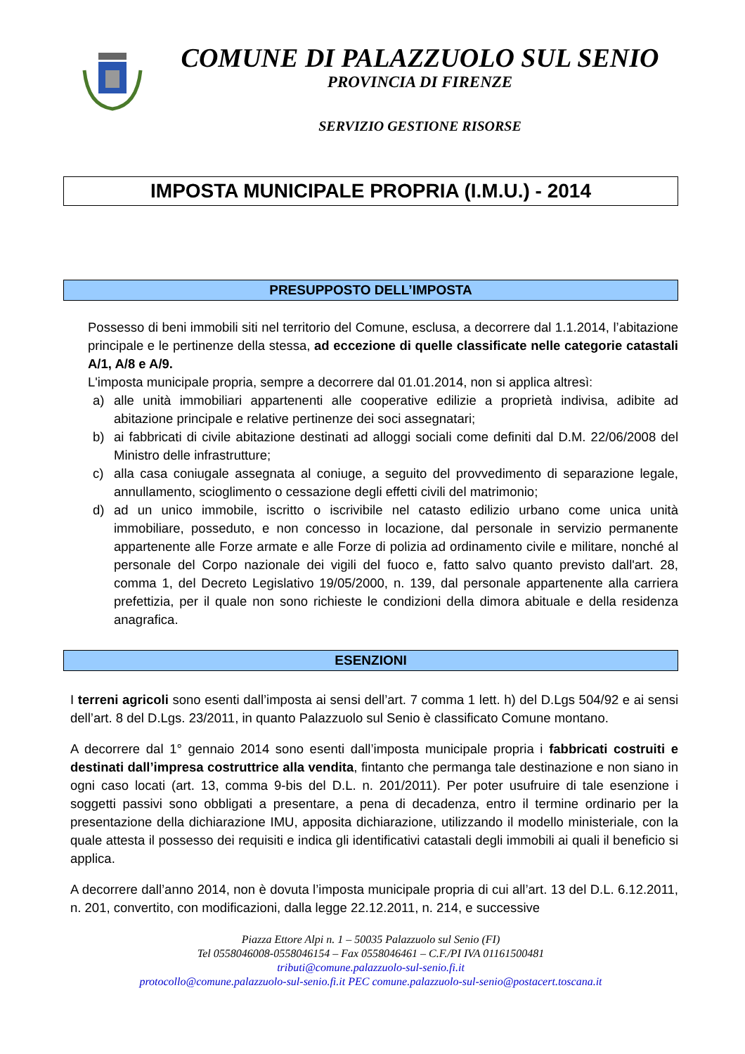COMUNE DI PALAZZUOLO SUL SENIO
PROVINCIA DI FIRENZE
SERVIZIO GESTIONE RISORSE
IMPOSTA MUNICIPALE PROPRIA (I.M.U.) - 2014
PRESUPPOSTO DELL’IMPOSTA
Possesso di beni immobili siti nel territorio del Comune, esclusa, a decorrere dal 1.1.2014, l’abitazione principale e le pertinenze della stessa, ad eccezione di quelle classificate nelle categorie catastali A/1, A/8 e A/9.
L'imposta municipale propria, sempre a decorrere dal 01.01.2014, non si applica altresì:
a) alle unità immobiliari appartenenti alle cooperative edilizie a proprietà indivisa, adibite ad abitazione principale e relative pertinenze dei soci assegnatari;
b) ai fabbricati di civile abitazione destinati ad alloggi sociali come definiti dal D.M. 22/06/2008 del Ministro delle infrastrutture;
c) alla casa coniugale assegnata al coniuge, a seguito del provvedimento di separazione legale, annullamento, scioglimento o cessazione degli effetti civili del matrimonio;
d) ad un unico immobile, iscritto o iscrivibile nel catasto edilizio urbano come unica unità immobiliare, posseduto, e non concesso in locazione, dal personale in servizio permanente appartenente alle Forze armate e alle Forze di polizia ad ordinamento civile e militare, nonché al personale del Corpo nazionale dei vigili del fuoco e, fatto salvo quanto previsto dall'art. 28, comma 1, del Decreto Legislativo 19/05/2000, n. 139, dal personale appartenente alla carriera prefettizia, per il quale non sono richieste le condizioni della dimora abituale e della residenza anagrafica.
ESENZIONI
I terreni agricoli sono esenti dall’imposta ai sensi dell’art. 7 comma 1 lett. h) del D.Lgs 504/92 e ai sensi dell’art. 8 del D.Lgs. 23/2011, in quanto Palazzuolo sul Senio è classificato Comune montano.
A decorrere dal 1° gennaio 2014 sono esenti dall’imposta municipale propria i fabbricati costruiti e destinati dall’impresa costruttrice alla vendita, fintanto che permanga tale destinazione e non siano in ogni caso locati (art. 13, comma 9-bis del D.L. n. 201/2011). Per poter usufruire di tale esenzione i soggetti passivi sono obbligati a presentare, a pena di decadenza, entro il termine ordinario per la presentazione della dichiarazione IMU, apposita dichiarazione, utilizzando il modello ministeriale, con la quale attesta il possesso dei requisiti e indica gli identificativi catastali degli immobili ai quali il beneficio si applica.
A decorrere dall’anno 2014, non è dovuta l’imposta municipale propria di cui all’art. 13 del D.L. 6.12.2011, n. 201, convertito, con modificazioni, dalla legge 22.12.2011, n. 214, e successive
Piazza Ettore Alpi n. 1 – 50035 Palazzuolo sul Senio (FI)
Tel 0558046008-0558046154 – Fax 0558046461 – C.F./PI IVA 01161500481
tributi@comune.palazzuolo-sul-senio.fi.it
protocollo@comune.palazzuolo-sul-senio.fi.it PEC comune.palazzuolo-sul-senio@postacert.toscana.it